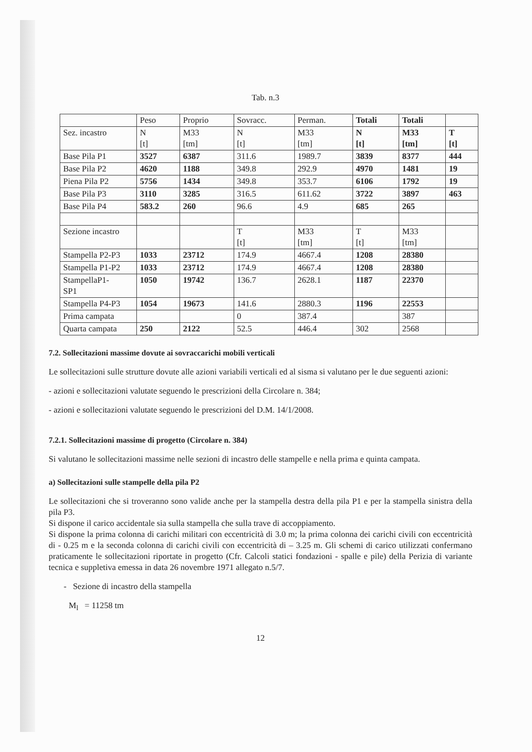Tab. n.3
| | Peso | Proprio | Sovracc. | Perman. | Totali | Totali | |
| Sez. incastro | N [t] | M33 [tm] | N [t] | M33 [tm] | N [t] | M33 [tm] | T [t] |
| Base Pila P1 | 3527 | 6387 | 311.6 | 1989.7 | 3839 | 8377 | 444 |
| Base Pila P2 | 4620 | 1188 | 349.8 | 292.9 | 4970 | 1481 | 19 |
| Piena Pila P2 | 5756 | 1434 | 349.8 | 353.7 | 6106 | 1792 | 19 |
| Base Pila P3 | 3110 | 3285 | 316.5 | 611.62 | 3722 | 3897 | 463 |
| Base Pila P4 | 583.2 | 260 | 96.6 | 4.9 | 685 | 265 | |
| Sezione incastro | | | T [t] | M33 [tm] | T [t] | M33 [tm] | |
| Stampella P2-P3 | 1033 | 23712 | 174.9 | 4667.4 | 1208 | 28380 | |
| Stampella P1-P2 | 1033 | 23712 | 174.9 | 4667.4 | 1208 | 28380 | |
| StampellaP1- SP1 | 1050 | 19742 | 136.7 | 2628.1 | 1187 | 22370 | |
| Stampella P4-P3 | 1054 | 19673 | 141.6 | 2880.3 | 1196 | 22553 | |
| Prima campata | | | 0 | 387.4 | | 387 | |
| Quarta campata | 250 | 2122 | 52.5 | 446.4 | 302 | 2568 | |
7.2. Sollecitazioni massime dovute ai sovraccarichi mobili verticali
Le sollecitazioni sulle strutture dovute alle azioni variabili verticali ed al sisma si valutano per le due seguenti azioni:
- azioni e sollecitazioni valutate seguendo le prescrizioni della Circolare n. 384;
- azioni e sollecitazioni valutate seguendo le prescrizioni del D.M. 14/1/2008.
7.2.1. Sollecitazioni massime di progetto (Circolare n. 384)
Si valutano le sollecitazioni massime nelle sezioni di incastro delle stampelle e nella prima e quinta campata.
a) Sollecitazioni sulle stampelle della pila P2
Le sollecitazioni che si troveranno sono valide anche per la stampella destra della pila P1 e per la stampella sinistra della pila P3.
Si dispone il carico accidentale sia sulla stampella che sulla trave di accoppiamento.
Si dispone la prima colonna di carichi militari con eccentricità di 3.0 m; la prima colonna dei carichi civili con eccentricità di - 0.25 m e la seconda colonna di carichi civili con eccentricità di – 3.25 m. Gli schemi di carico utilizzati confermano praticamente le sollecitazioni riportate in progetto (Cfr. Calcoli statici fondazioni - spalle e pile) della Perizia di variante tecnica e suppletiva emessa in data 26 novembre 1971 allegato n.5/7.
- Sezione di incastro della stampella
M<sub>l</sub> = 11258 tm
12